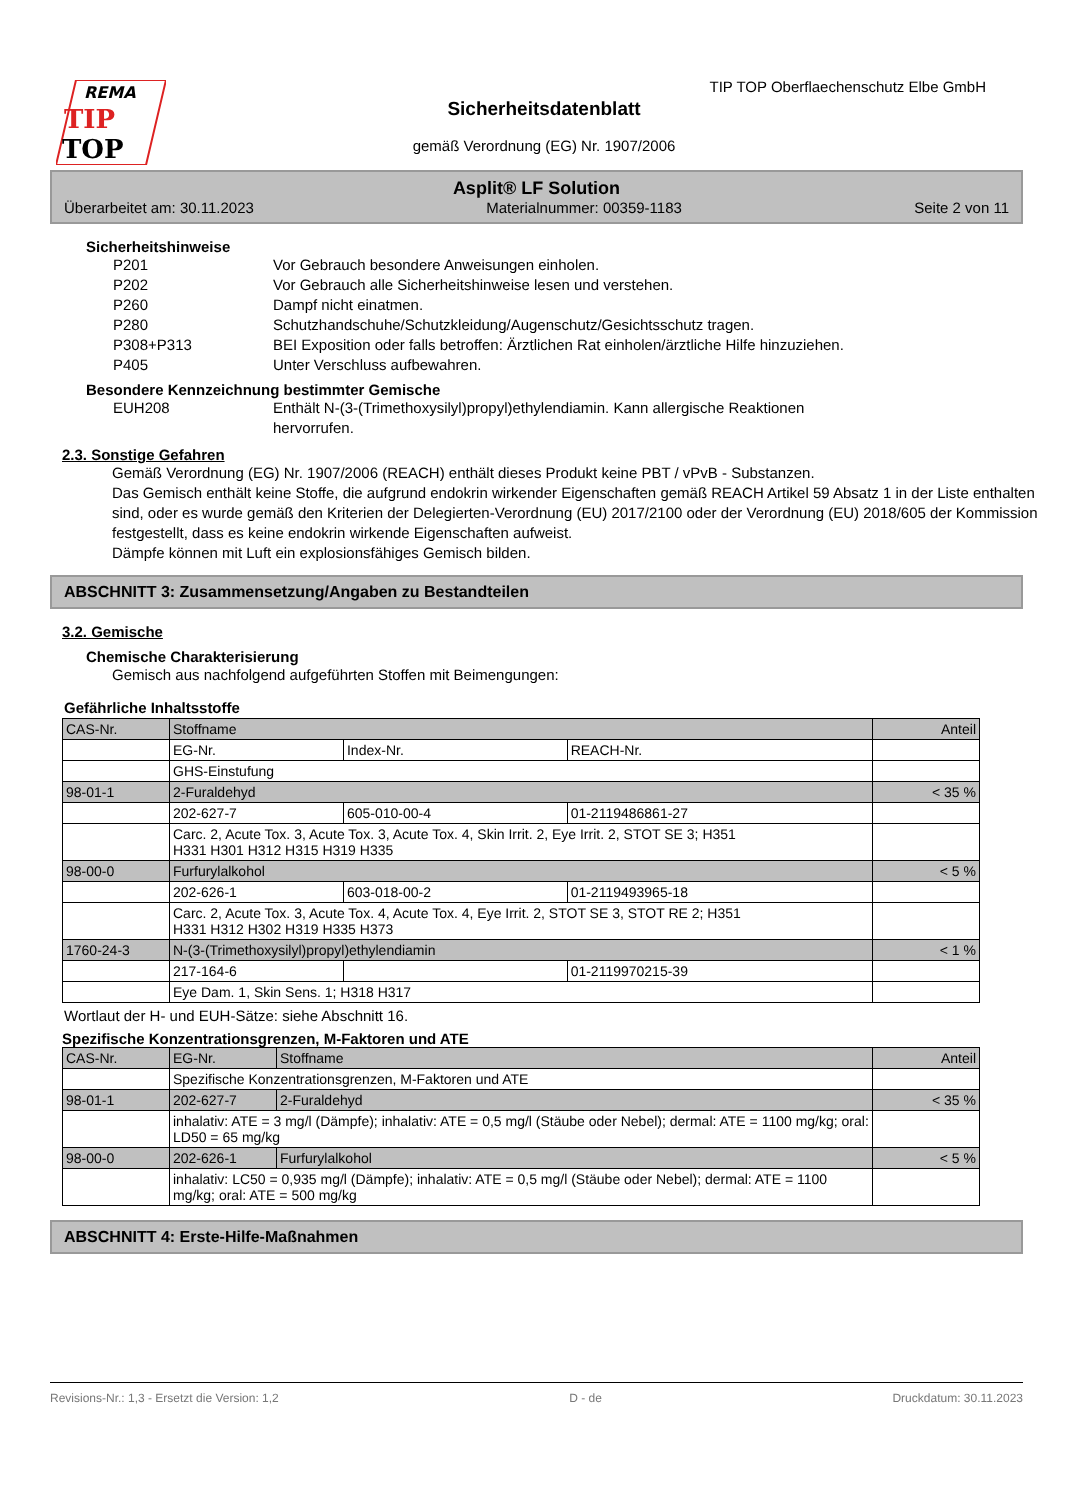REMA
TIP
TOP
TIP TOP Oberflaechenschutz Elbe GmbH
Sicherheitsdatenblatt
gemäß Verordnung (EG) Nr. 1907/2006
Asplit® LF Solution
Überarbeitet am: 30.11.2023 Materialnummer: 00359-1183 Seite 2 von 11
Sicherheitshinweise
P201 Vor Gebrauch besondere Anweisungen einholen.
P202 Vor Gebrauch alle Sicherheitshinweise lesen und verstehen.
P260 Dampf nicht einatmen.
P280 Schutzhandschuhe/Schutzkleidung/Augenschutz/Gesichtsschutz tragen.
P308+P313 BEI Exposition oder falls betroffen: Ärztlichen Rat einholen/ärztliche Hilfe hinzuziehen.
P405 Unter Verschluss aufbewahren.
Besondere Kennzeichnung bestimmter Gemische
EUH208 Enthält N-(3-(Trimethoxysilyl)propyl)ethylendiamin. Kann allergische Reaktionen
hervorrufen.
2.3. Sonstige Gefahren
Gemäß Verordnung (EG) Nr. 1907/2006 (REACH) enthält dieses Produkt keine PBT / vPvB - Substanzen.
Das Gemisch enthält keine Stoffe, die aufgrund endokrin wirkender Eigenschaften gemäß REACH Artikel 59 Absatz 1 in der Liste enthalten sind, oder es wurde gemäß den Kriterien der Delegierten-Verordnung (EU) 2017/2100 oder der Verordnung (EU) 2018/605 der Kommission festgestellt, dass es keine endokrin wirkende Eigenschaften aufweist.
Dämpfe können mit Luft ein explosionsfähiges Gemisch bilden.
ABSCHNITT 3: Zusammensetzung/Angaben zu Bestandteilen
3.2. Gemische
Chemische Charakterisierung
Gemisch aus nachfolgend aufgeführten Stoffen mit Beimengungen:
Gefährliche Inhaltsstoffe
| CAS-Nr. | Stoffname | | | Anteil |
| | EG-Nr. | Index-Nr. | REACH-Nr. | |
| | GHS-Einstufung | | | |
| 98-01-1 | 2-Furaldehyd | | | < 35 % |
| | 202-627-7 | 605-010-00-4 | 01-2119486861-27 | |
| | Carc. 2, Acute Tox. 3, Acute Tox. 3, Acute Tox. 4, Skin Irrit. 2, Eye Irrit. 2, STOT SE 3; H351 H331 H301 H312 H315 H319 H335 | | | |
| 98-00-0 | Furfurylalkohol | | | < 5 % |
| | 202-626-1 | 603-018-00-2 | 01-2119493965-18 | |
| | Carc. 2, Acute Tox. 3, Acute Tox. 4, Acute Tox. 4, Eye Irrit. 2, STOT SE 3, STOT RE 2; H351 H331 H312 H302 H319 H335 H373 | | | |
| 1760-24-3 | N-(3-(Trimethoxysilyl)propyl)ethylendiamin | | | < 1 % |
| | 217-164-6 | | 01-2119970215-39 | |
| | Eye Dam. 1, Skin Sens. 1; H318 H317 | | | |
Wortlaut der H- und EUH-Sätze: siehe Abschnitt 16.
Spezifische Konzentrationsgrenzen, M-Faktoren und ATE
| CAS-Nr. | EG-Nr. | Stoffname | Anteil |
| | Spezifische Konzentrationsgrenzen, M-Faktoren und ATE | | |
| 98-01-1 | 202-627-7 | 2-Furaldehyd | < 35 % |
| | inhalativ: ATE = 3 mg/l (Dämpfe); inhalativ: ATE = 0,5 mg/l (Stäube oder Nebel); dermal: ATE = 1100 mg/kg; oral: LD50 = 65 mg/kg | | |
| 98-00-0 | 202-626-1 | Furfurylalkohol | < 5 % |
| | inhalativ: LC50 = 0,935 mg/l (Dämpfe); inhalativ: ATE = 0,5 mg/l (Stäube oder Nebel); dermal: ATE = 1100 mg/kg; oral: ATE = 500 mg/kg | | |
ABSCHNITT 4: Erste-Hilfe-Maßnahmen
Revisions-Nr.: 1,3 - Ersetzt die Version: 1,2 D - de Druckdatum: 30.11.2023